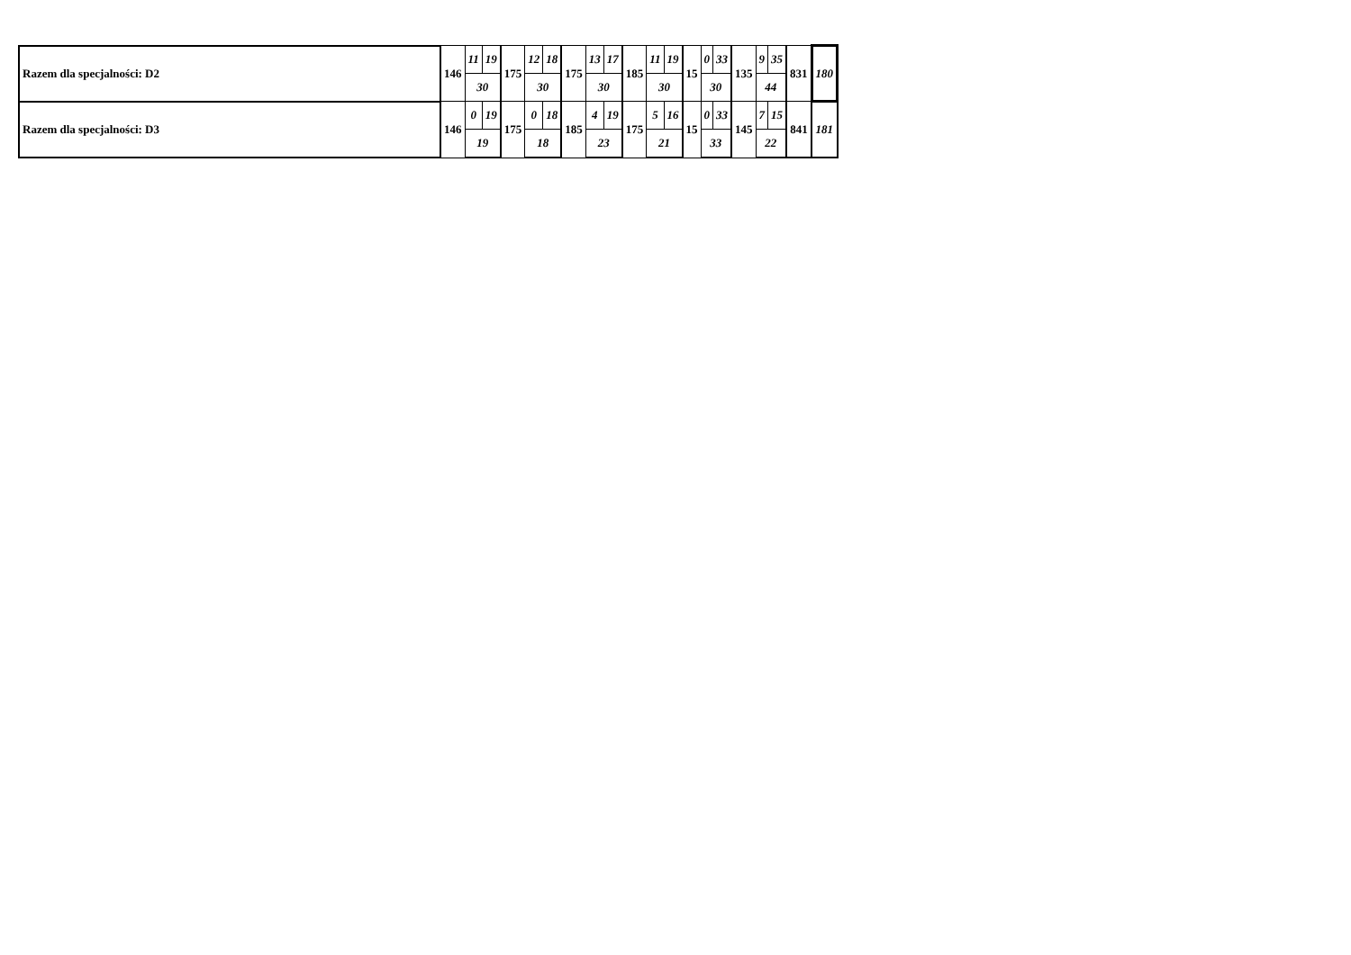| Razem dla specjalności: D2 | 146 | 11 | 19 | 175 | 12 | 18 | 175 | 13 | 17 | 185 | 11 | 19 | 15 | 0 | 33 | 135 | 9 | 35 | 831 | 180 |
| | | 30 | | | 30 | | | 30 | | | 30 | | | 30 | | | 44 | | | |
| Razem dla specjalności: D3 | 146 | 0 | 19 | 175 | 0 | 18 | 185 | 4 | 19 | 175 | 5 | 16 | 15 | 0 | 33 | 145 | 7 | 15 | 841 | 181 |
| | | 19 | | | 18 | | | 23 | | | 21 | | | 33 | | | 22 | | | |